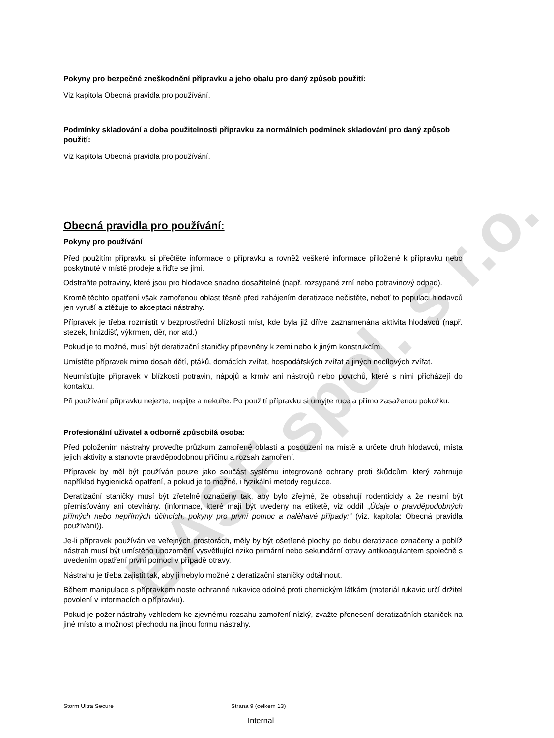BASF spol. s r.o.
Pokyny pro bezpečné zneškodnění přípravku a jeho obalu pro daný způsob použití:
Viz kapitola Obecná pravidla pro používání.
Podmínky skladování a doba použitelnosti přípravku za normálních podmínek skladování pro daný způsob použití:
Viz kapitola Obecná pravidla pro používání.
Obecná pravidla pro používání:
Pokyny pro používání
Před použitím přípravku si přečtěte informace o přípravku a rovněž veškeré informace přiložené k přípravku nebo poskytnuté v místě prodeje a řiďte se jimi.
Odstraňte potraviny, které jsou pro hlodavce snadno dosažitelné (např. rozsypané zrní nebo potravinový odpad).
Kromě těchto opatření však zamořenou oblast těsně před zahájením deratizace nečistěte, neboť to populaci hlodavců jen vyruší a ztěžuje to akceptaci nástrahy.
Přípravek je třeba rozmístit v bezprostřední blízkosti míst, kde byla již dříve zaznamenána aktivita hlodavců (např. stezek, hnízdišť, výkrmen, děr, nor atd.)
Pokud je to možné, musí být deratizační staničky připevněny k zemi nebo k jiným konstrukcím.
Umístěte přípravek mimo dosah dětí, ptáků, domácích zvířat, hospodářských zvířat a jiných necílových zvířat.
Neumísťujte přípravek v blízkosti potravin, nápojů a krmiv ani nástrojů nebo povrchů, které s nimi přicházejí do kontaktu.
Při používání přípravku nejezte, nepijte a nekuřte. Po použití přípravku si umyjte ruce a přímo zasaženou pokožku.
Profesionální uživatel a odborně způsobilá osoba:
Před položením nástrahy proveďte průzkum zamořené oblasti a posouzení na místě a určete druh hlodavců, místa jejich aktivity a stanovte pravděpodobnou příčinu a rozsah zamoření.
Přípravek by měl být používán pouze jako součást systému integrované ochrany proti škůdcům, který zahrnuje například hygienická opatření, a pokud je to možné, i fyzikální metody regulace.
Deratizační staničky musí být zřetelně označeny tak, aby bylo zřejmé, že obsahují rodenticidy a že nesmí být přemisťovány ani otevírány. (informace, které mají být uvedeny na etiketě, viz oddíl „Údaje o pravděpodobných přímých nebo nepřímých účincích, pokyny pro první pomoc a naléhavé případy:“ (viz. kapitola: Obecná pravidla používání)).
Je-li přípravek používán ve veřejných prostorách, měly by být ošetřené plochy po dobu deratizace označeny a poblíž nástrah musí být umístěno upozornění vysvětlující riziko primární nebo sekundární otravy antikoagulantem společně s uvedením opatření první pomoci v případě otravy.
Nástrahu je třeba zajistit tak, aby ji nebylo možné z deratizační staničky odtáhnout.
Během manipulace s přípravkem noste ochranné rukavice odolné proti chemickým látkám (materiál rukavic určí držitel povolení v informacích o přípravku).
Pokud je požer nástrahy vzhledem ke zjevnému rozsahu zamoření nízký, zvažte přenesení deratizačních staniček na jiné místo a možnost přechodu na jinou formu nástrahy.
Storm Ultra Secure Strana 9 (celkem 13)
Internal